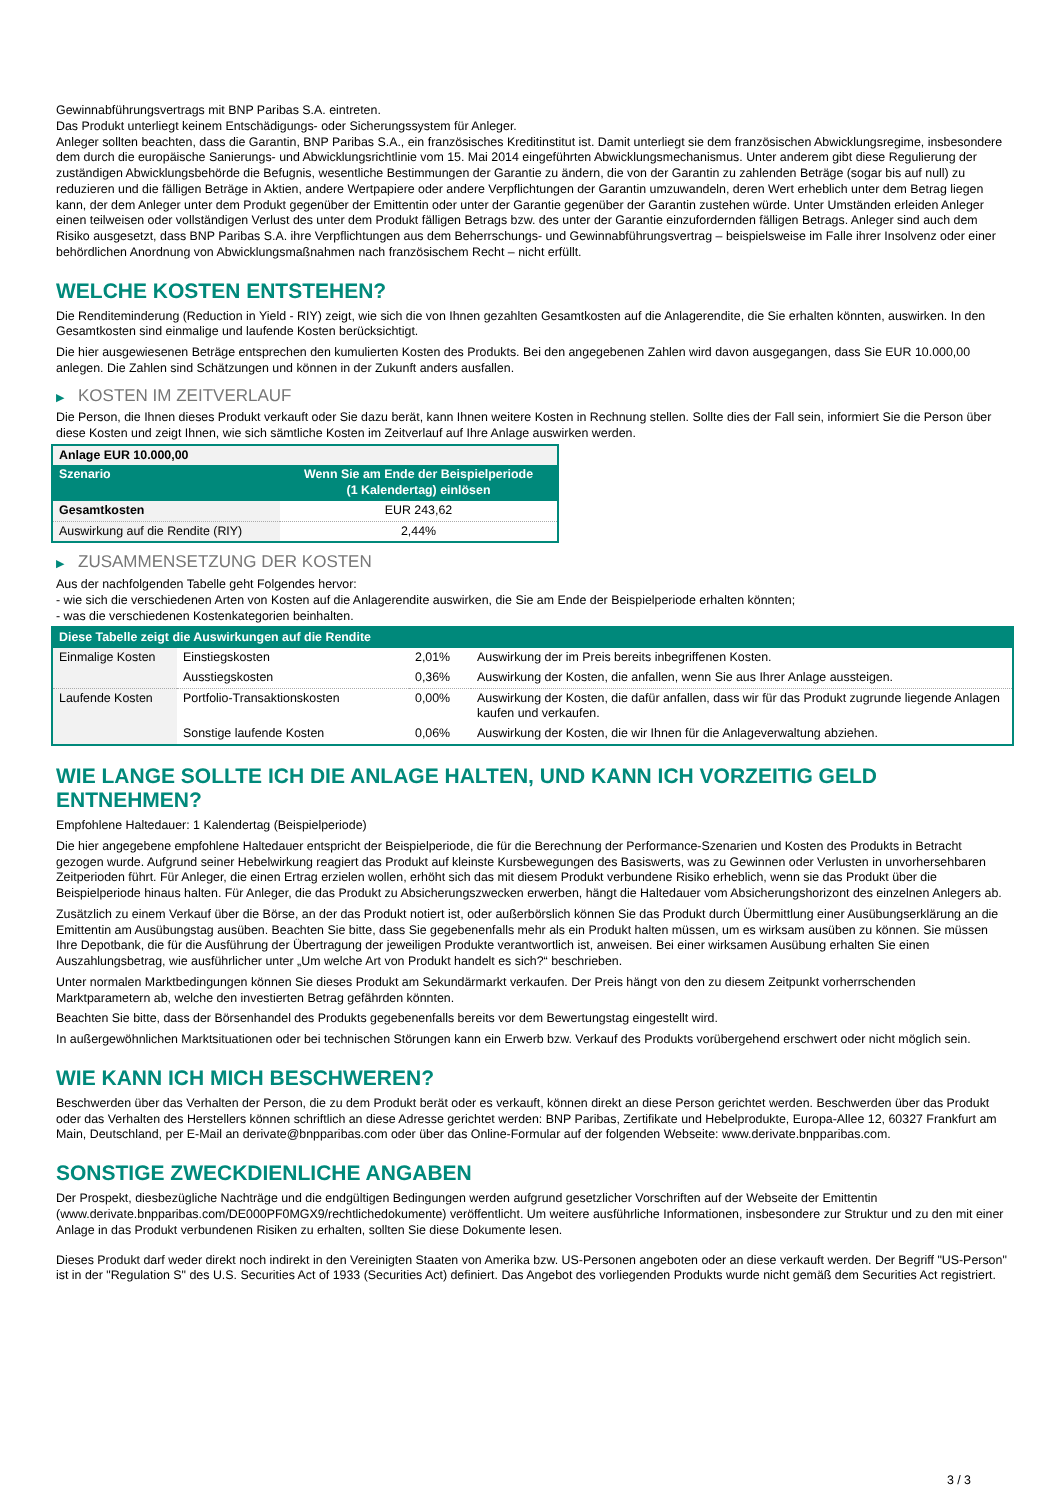Gewinnabführungsvertrags mit BNP Paribas S.A. eintreten.
Das Produkt unterliegt keinem Entschädigungs- oder Sicherungssystem für Anleger.
Anleger sollten beachten, dass die Garantin, BNP Paribas S.A., ein französisches Kreditinstitut ist. Damit unterliegt sie dem französischen Abwicklungsregime, insbesondere dem durch die europäische Sanierungs- und Abwicklungsrichtlinie vom 15. Mai 2014 eingeführten Abwicklungsmechanismus. Unter anderem gibt diese Regulierung der zuständigen Abwicklungsbehörde die Befugnis, wesentliche Bestimmungen der Garantie zu ändern, die von der Garantin zu zahlenden Beträge (sogar bis auf null) zu reduzieren und die fälligen Beträge in Aktien, andere Wertpapiere oder andere Verpflichtungen der Garantin umzuwandeln, deren Wert erheblich unter dem Betrag liegen kann, der dem Anleger unter dem Produkt gegenüber der Emittentin oder unter der Garantie gegenüber der Garantin zustehen würde. Unter Umständen erleiden Anleger einen teilweisen oder vollständigen Verlust des unter dem Produkt fälligen Betrags bzw. des unter der Garantie einzufordernden fälligen Betrags. Anleger sind auch dem Risiko ausgesetzt, dass BNP Paribas S.A. ihre Verpflichtungen aus dem Beherrschungs- und Gewinnabführungsvertrag – beispielsweise im Falle ihrer Insolvenz oder einer behördlichen Anordnung von Abwicklungsmaßnahmen nach französischem Recht – nicht erfüllt.
WELCHE KOSTEN ENTSTEHEN?
Die Renditeminderung (Reduction in Yield - RIY) zeigt, wie sich die von Ihnen gezahlten Gesamtkosten auf die Anlagerendite, die Sie erhalten könnten, auswirken. In den Gesamtkosten sind einmalige und laufende Kosten berücksichtigt.
Die hier ausgewiesenen Beträge entsprechen den kumulierten Kosten des Produkts. Bei den angegebenen Zahlen wird davon ausgegangen, dass Sie EUR 10.000,00 anlegen. Die Zahlen sind Schätzungen und können in der Zukunft anders ausfallen.
▶ KOSTEN IM ZEITVERLAUF
Die Person, die Ihnen dieses Produkt verkauft oder Sie dazu berät, kann Ihnen weitere Kosten in Rechnung stellen. Sollte dies der Fall sein, informiert Sie die Person über diese Kosten und zeigt Ihnen, wie sich sämtliche Kosten im Zeitverlauf auf Ihre Anlage auswirken werden.
| Anlage EUR 10.000,00 | |
| --- | --- |
| Szenario | Wenn Sie am Ende der Beispielperiode (1 Kalendertag) einlösen |
| Gesamtkosten | EUR 243,62 |
| Auswirkung auf die Rendite (RIY) | 2,44% |
▶ ZUSAMMENSETZUNG DER KOSTEN
Aus der nachfolgenden Tabelle geht Folgendes hervor:
- wie sich die verschiedenen Arten von Kosten auf die Anlagerendite auswirken, die Sie am Ende der Beispielperiode erhalten könnten;
- was die verschiedenen Kostenkategorien beinhalten.
| Diese Tabelle zeigt die Auswirkungen auf die Rendite | | | |
| Einmalige Kosten | Einstiegskosten | 2,01% | Auswirkung der im Preis bereits inbegriffenen Kosten. |
| | Ausstiegskosten | 0,36% | Auswirkung der Kosten, die anfallen, wenn Sie aus Ihrer Anlage aussteigen. |
| Laufende Kosten | Portfolio-Transaktionskosten | 0,00% | Auswirkung der Kosten, die dafür anfallen, dass wir für das Produkt zugrunde liegende Anlagen kaufen und verkaufen. |
| | Sonstige laufende Kosten | 0,06% | Auswirkung der Kosten, die wir Ihnen für die Anlageverwaltung abziehen. |
WIE LANGE SOLLTE ICH DIE ANLAGE HALTEN, UND KANN ICH VORZEITIG GELD ENTNEHMEN?
Empfohlene Haltedauer: 1 Kalendertag (Beispielperiode)
Die hier angegebene empfohlene Haltedauer entspricht der Beispielperiode, die für die Berechnung der Performance-Szenarien und Kosten des Produkts in Betracht gezogen wurde. Aufgrund seiner Hebelwirkung reagiert das Produkt auf kleinste Kursbewegungen des Basiswerts, was zu Gewinnen oder Verlusten in unvorhersehbaren Zeitperioden führt. Für Anleger, die einen Ertrag erzielen wollen, erhöht sich das mit diesem Produkt verbundene Risiko erheblich, wenn sie das Produkt über die Beispielperiode hinaus halten. Für Anleger, die das Produkt zu Absicherungszwecken erwerben, hängt die Haltedauer vom Absicherungshorizont des einzelnen Anlegers ab.
Zusätzlich zu einem Verkauf über die Börse, an der das Produkt notiert ist, oder außerbörslich können Sie das Produkt durch Übermittlung einer Ausübungserklärung an die Emittentin am Ausübungstag ausüben. Beachten Sie bitte, dass Sie gegebenenfalls mehr als ein Produkt halten müssen, um es wirksam ausüben zu können. Sie müssen Ihre Depotbank, die für die Ausführung der Übertragung der jeweiligen Produkte verantwortlich ist, anweisen. Bei einer wirksamen Ausübung erhalten Sie einen Auszahlungsbetrag, wie ausführlicher unter „Um welche Art von Produkt handelt es sich?“ beschrieben.
Unter normalen Marktbedingungen können Sie dieses Produkt am Sekundärmarkt verkaufen. Der Preis hängt von den zu diesem Zeitpunkt vorherrschenden Marktparametern ab, welche den investierten Betrag gefährden könnten.
Beachten Sie bitte, dass der Börsenhandel des Produkts gegebenenfalls bereits vor dem Bewertungstag eingestellt wird.
In außergewöhnlichen Marktsituationen oder bei technischen Störungen kann ein Erwerb bzw. Verkauf des Produkts vorübergehend erschwert oder nicht möglich sein.
WIE KANN ICH MICH BESCHWEREN?
Beschwerden über das Verhalten der Person, die zu dem Produkt berät oder es verkauft, können direkt an diese Person gerichtet werden. Beschwerden über das Produkt oder das Verhalten des Herstellers können schriftlich an diese Adresse gerichtet werden: BNP Paribas, Zertifikate und Hebelprodukte, Europa-Allee 12, 60327 Frankfurt am Main, Deutschland, per E-Mail an derivate@bnpparibas.com oder über das Online-Formular auf der folgenden Webseite: www.derivate.bnpparibas.com.
SONSTIGE ZWECKDIENLICHE ANGABEN
Der Prospekt, diesbezügliche Nachträge und die endgültigen Bedingungen werden aufgrund gesetzlicher Vorschriften auf der Webseite der Emittentin (www.derivate.bnpparibas.com/DE000PF0MGX9/rechtlichedokumente) veröffentlicht. Um weitere ausführliche Informationen, insbesondere zur Struktur und zu den mit einer Anlage in das Produkt verbundenen Risiken zu erhalten, sollten Sie diese Dokumente lesen.
Dieses Produkt darf weder direkt noch indirekt in den Vereinigten Staaten von Amerika bzw. US-Personen angeboten oder an diese verkauft werden. Der Begriff "US-Person" ist in der "Regulation S" des U.S. Securities Act of 1933 (Securities Act) definiert. Das Angebot des vorliegenden Produkts wurde nicht gemäß dem Securities Act registriert.
3 / 3